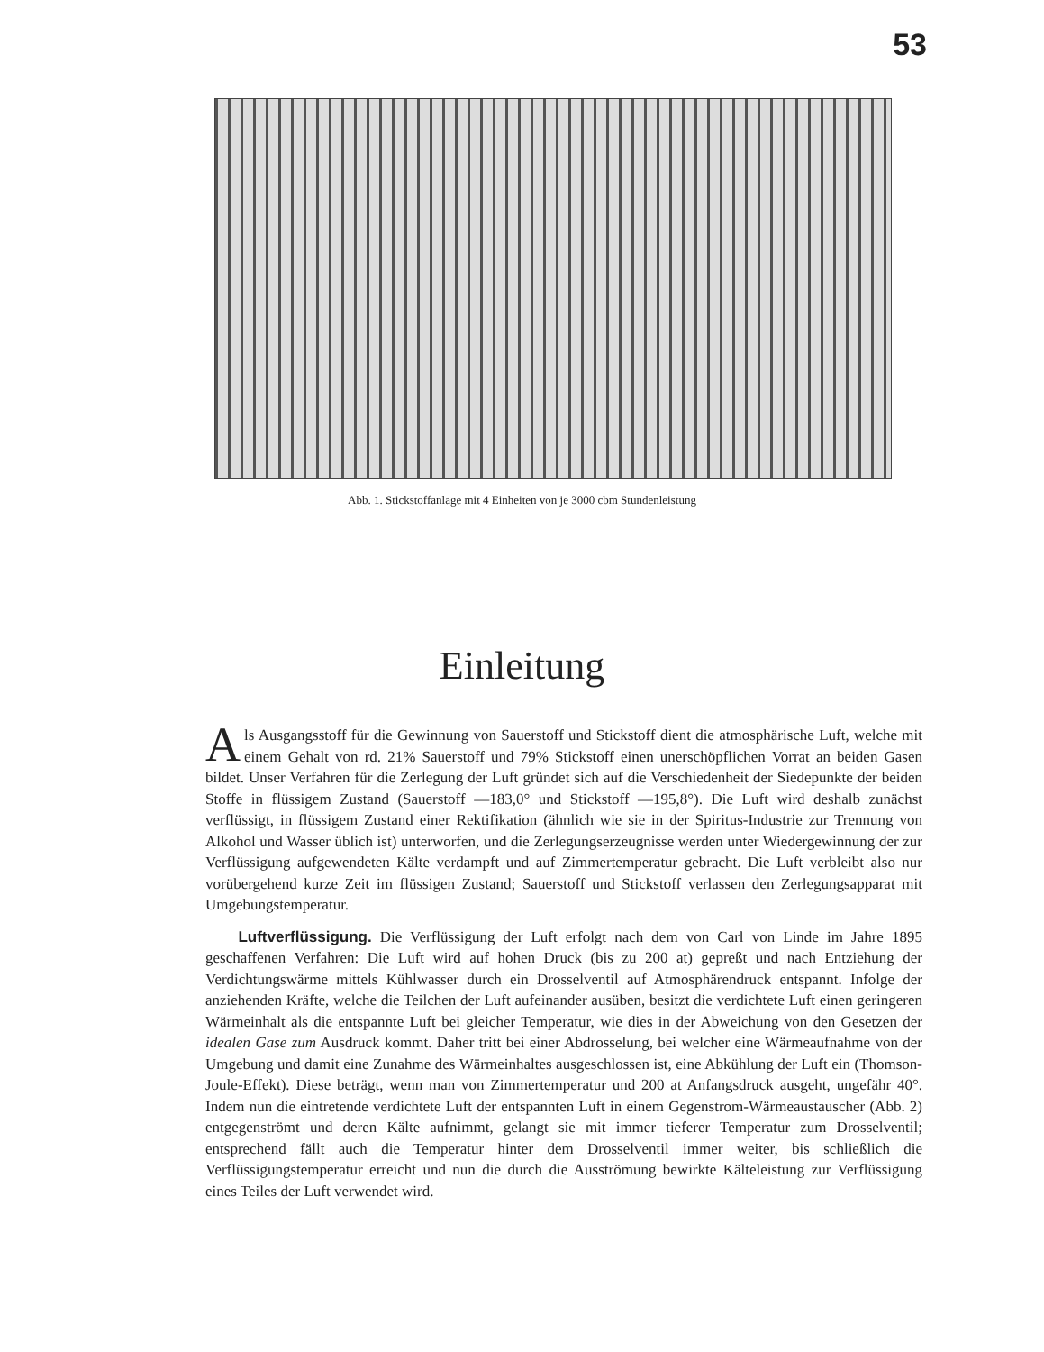53
Abb. 1. Stickstoffanlage mit 4 Einheiten von je 3000 cbm Stundenleistung
Einleitung
Als Ausgangsstoff für die Gewinnung von Sauerstoff und Stickstoff dient die atmosphärische Luft, welche mit einem Gehalt von rd. 21% Sauerstoff und 79% Stickstoff einen unerschöpflichen Vorrat an beiden Gasen bildet. Unser Verfahren für die Zerlegung der Luft gründet sich auf die Verschiedenheit der Siedepunkte der beiden Stoffe in flüssigem Zustand (Sauerstoff —183,0° und Stickstoff —195,8°). Die Luft wird deshalb zunächst verflüssigt, in flüssigem Zustand einer Rektifikation (ähnlich wie sie in der Spiritus-Industrie zur Trennung von Alkohol und Wasser üblich ist) unterworfen, und die Zerlegungserzeugnisse werden unter Wiedergewinnung der zur Verflüssigung aufgewendeten Kälte verdampft und auf Zimmertemperatur gebracht. Die Luft verbleibt also nur vorübergehend kurze Zeit im flüssigen Zustand; Sauerstoff und Stickstoff verlassen den Zerlegungsapparat mit Umgebungstemperatur.
Luftverflüssigung. Die Verflüssigung der Luft erfolgt nach dem von Carl von Linde im Jahre 1895 geschaffenen Verfahren: Die Luft wird auf hohen Druck (bis zu 200 at) gepreßt und nach Entziehung der Verdichtungswärme mittels Kühlwasser durch ein Drosselventil auf Atmosphärendruck entspannt. Infolge der anziehenden Kräfte, welche die Teilchen der Luft aufeinander ausüben, besitzt die verdichtete Luft einen geringeren Wärmeinhalt als die entspannte Luft bei gleicher Temperatur, wie dies in der Abweichung von den Gesetzen der idealen Gase zum Ausdruck kommt. Daher tritt bei einer Abdrosselung, bei welcher eine Wärmeaufnahme von der Umgebung und damit eine Zunahme des Wärmeinhaltes ausgeschlossen ist, eine Abkühlung der Luft ein (Thomson-Joule-Effekt). Diese beträgt, wenn man von Zimmertemperatur und 200 at Anfangsdruck ausgeht, ungefähr 40°. Indem nun die eintretende verdichtete Luft der entspannten Luft in einem Gegenstrom-Wärmeaustauscher (Abb. 2) entgegenströmt und deren Kälte aufnimmt, gelangt sie mit immer tieferer Temperatur zum Drosselventil; entsprechend fällt auch die Temperatur hinter dem Drosselventil immer weiter, bis schließlich die Verflüssigungstemperatur erreicht und nun die durch die Ausströmung bewirkte Kälteleistung zur Verflüssigung eines Teiles der Luft verwendet wird.